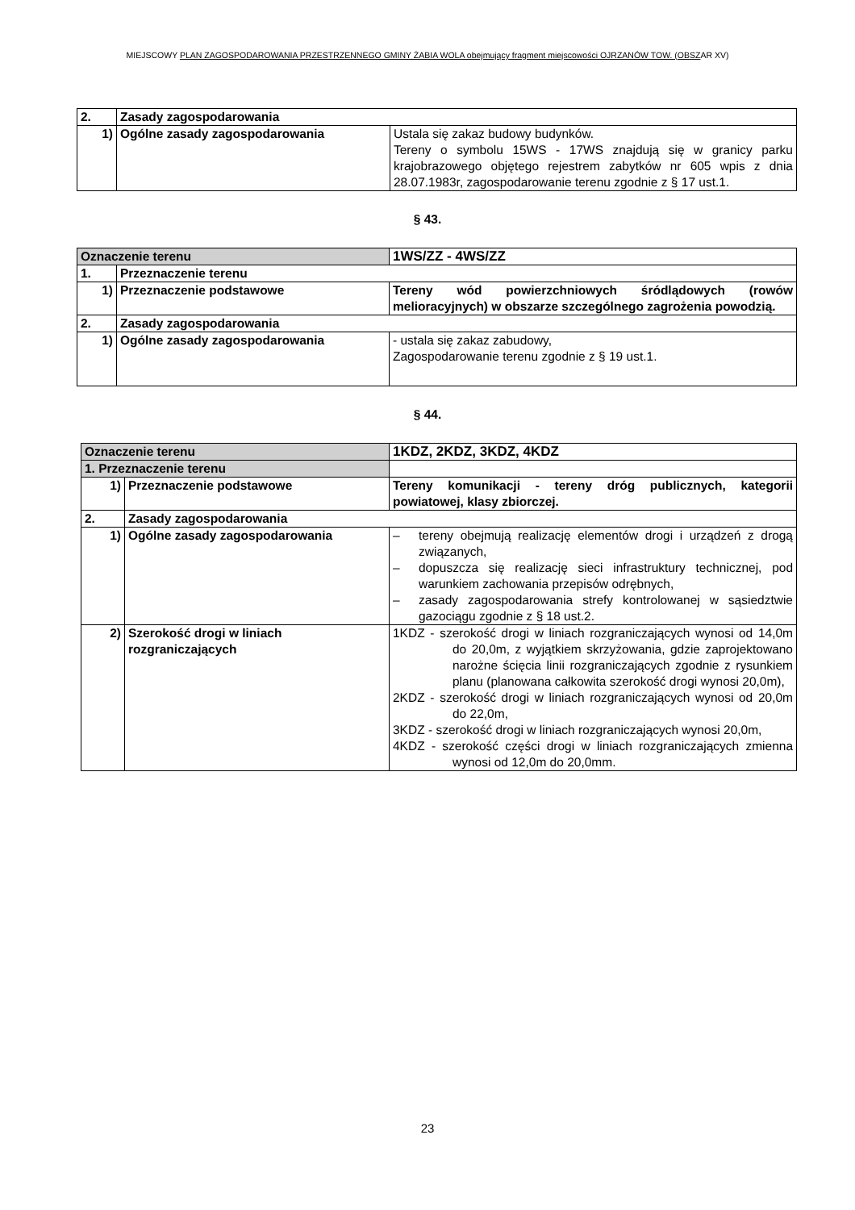MIEJSCOWY PLAN ZAGOSPODAROWANIA PRZESTRZENNEGO GMINY ŻABIA WOLA obejmujący fragment miejscowości OJRZANÓW TOW. (OBSZAR XV)
| 2. | Zasady zagospodarowania | |
| 1) | Ogólne zasady zagospodarowania | Ustala się zakaz budowy budynków. Tereny o symbolu 15WS - 17WS znajdują się w granicy parku krajobrazowego objętego rejestrem zabytków nr 605 wpis z dnia 28.07.1983r, zagospodarowanie terenu zgodnie z § 17 ust.1. |
§ 43.
| Oznaczenie terenu | | 1WS/ZZ - 4WS/ZZ |
| 1. | Przeznaczenie terenu | |
| 1) | Przeznaczenie podstawowe | Tereny wód powierzchniowych śródlądowych (rowów melioracyjnych) w obszarze szczególnego zagrożenia powodzią. |
| 2. | Zasady zagospodarowania | |
| 1) | Ogólne zasady zagospodarowania | - ustala się zakaz zabudowy, Zagospodarowanie terenu zgodnie z § 19 ust.1. |
§ 44.
| Oznaczenie terenu | | 1KDZ, 2KDZ, 3KDZ, 4KDZ |
| 1. Przeznaczenie terenu | | |
| 1) | Przeznaczenie podstawowe | Tereny komunikacji - tereny dróg publicznych, kategorii powiatowej, klasy zbiorczej. |
| 2. | Zasady zagospodarowania | |
| 1) | Ogólne zasady zagospodarowania | – tereny obejmują realizację elementów drogi i urządzeń z drogą związanych, – dopuszcza się realizację sieci infrastruktury technicznej, pod warunkiem zachowania przepisów odrębnych, – zasady zagospodarowania strefy kontrolowanej w sąsiedztwie gazociągu zgodnie z § 18 ust.2. |
| 2) | Szerokość drogi w liniach rozgraniczających | 1KDZ - szerokość drogi w liniach rozgraniczających wynosi od 14,0m do 20,0m, z wyjątkiem skrzyżowania, gdzie zaprojektowano narożne ścięcia linii rozgraniczających zgodnie z rysunkiem planu (planowana całkowita szerokość drogi wynosi 20,0m), 2KDZ - szerokość drogi w liniach rozgraniczających wynosi od 20,0m do 22,0m, 3KDZ - szerokość drogi w liniach rozgraniczających wynosi 20,0m, 4KDZ - szerokość części drogi w liniach rozgraniczających zmienna wynosi od 12,0m do 20,0mm. |
23